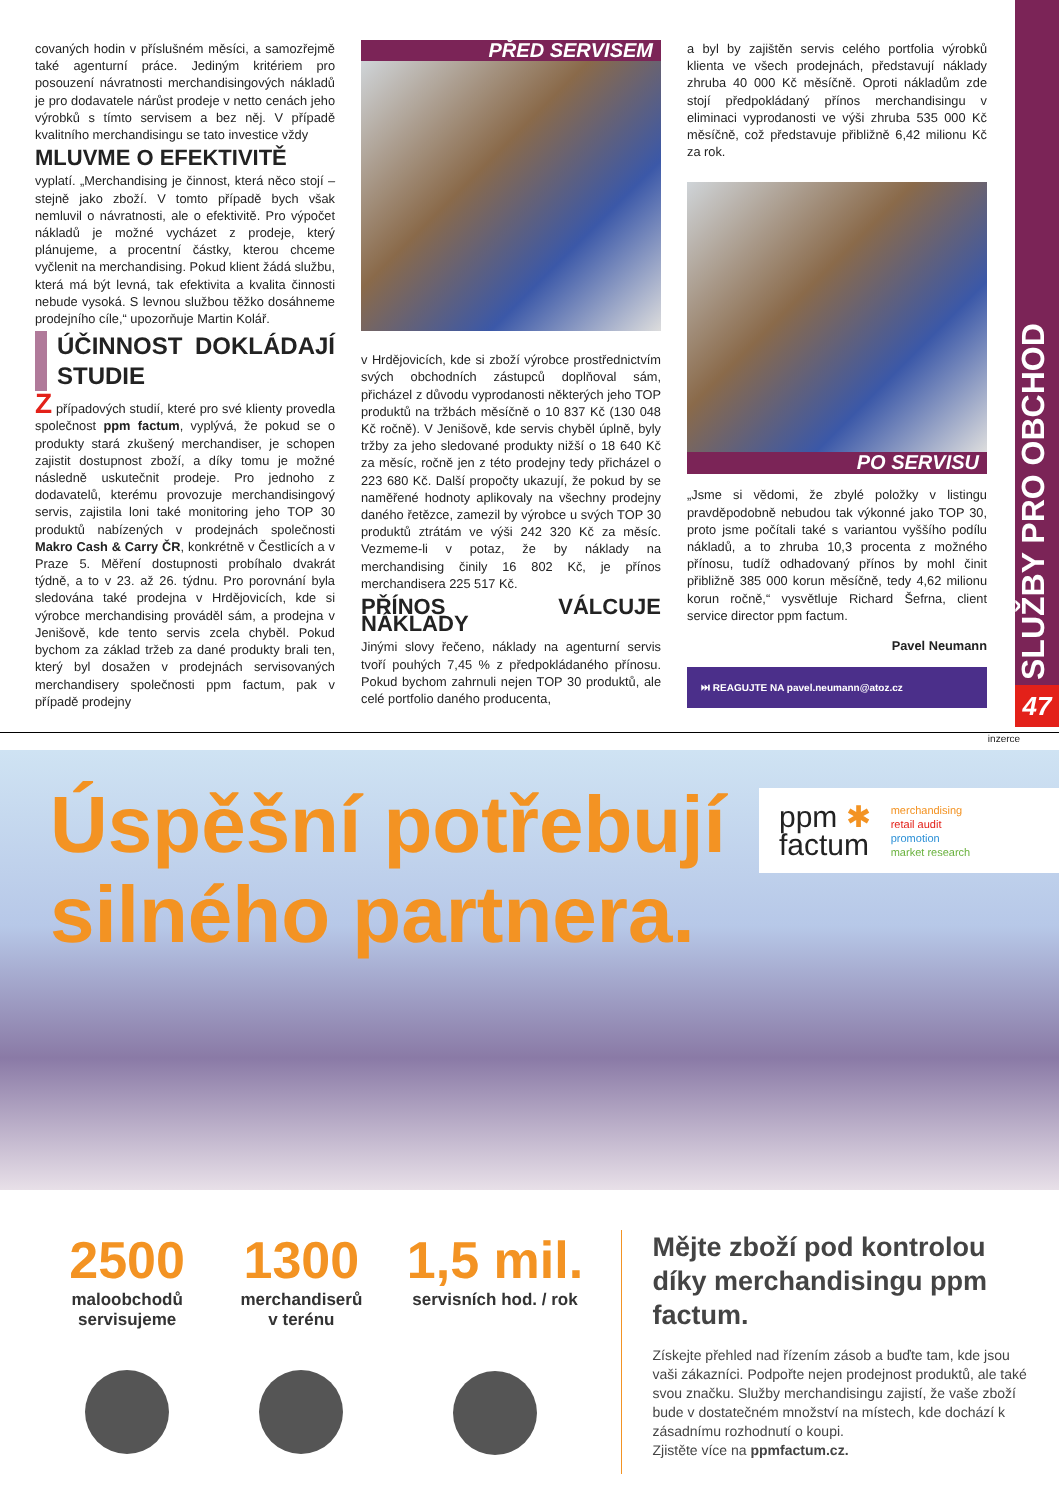SLUŽBY PRO OBCHOD
47
covaných hodin v příslušném měsíci, a samozřejmě také agenturní práce. Jediným kritériem pro posouzení návratnosti merchandisingových nákladů je pro dodavatele nárůst prodeje v netto cenách jeho výrobků s tímto servisem a bez něj. V případě kvalitního merchandisingu se tato investice vždy
MLUVME O EFEKTIVITĚ
vyplatí. „Merchandising je činnost, která něco stojí – stejně jako zboží. V tomto případě bych však nemluvil o návratnosti, ale o efektivitě. Pro výpočet nákladů je možné vycházet z prodeje, který plánujeme, a procentní částky, kterou chceme vyčlenit na merchandising. Pokud klient žádá službu, která má být levná, tak efektivita a kvalita činnosti nebude vysoká. S levnou službou těžko dosáhneme prodejního cíle,“ upozorňuje Martin Kolář.
ÚČINNOST DOKLÁDAJÍ STUDIE
Z případových studií, které pro své klienty provedla společnost ppm factum, vyplývá, že pokud se o produkty stará zkušený merchandiser, je schopen zajistit dostupnost zboží, a díky tomu je možné následně uskutečnit prodeje. Pro jednoho z dodavatelů, kterému provozuje merchandisingový servis, zajistila loni také monitoring jeho TOP 30 produktů nabízených v prodejnách společnosti Makro Cash & Carry ČR, konkrétně v Čestlicích a v Praze 5. Měření dostupnosti probíhalo dvakrát týdně, a to v 23. až 26. týdnu. Pro porovnání byla sledována také prodejna v Hrdějovicích, kde si výrobce merchandising prováděl sám, a prodejna v Jenišově, kde tento servis zcela chyběl. Pokud bychom za základ tržeb za dané produkty brali ten, který byl dosažen v prodejnách servisovaných merchandisery společnosti ppm factum, pak v případě prodejny
PŘED SERVISEM
v Hrdějovicích, kde si zboží výrobce prostřednictvím svých obchodních zástupců doplňoval sám, přicházel z důvodu vyprodanosti některých jeho TOP produktů na tržbách měsíčně o 10 837 Kč (130 048 Kč ročně). V Jenišově, kde servis chyběl úplně, byly tržby za jeho sledované produkty nižší o 18 640 Kč za měsíc, ročně jen z této prodejny tedy přicházel o 223 680 Kč. Další propočty ukazují, že pokud by se naměřené hodnoty aplikovaly na všechny prodejny daného řetězce, zamezil by výrobce u svých TOP 30 produktů ztrátám ve výši 242 320 Kč za měsíc. Vezmeme-li v potaz, že by náklady na merchandising činily 16 802 Kč, je přínos merchandisera 225 517 Kč.
PŘÍNOS VÁLCUJE NÁKLADY
Jinými slovy řečeno, náklady na agenturní servis tvoří pouhých 7,45 % z předpokládaného přínosu. Pokud bychom zahrnuli nejen TOP 30 produktů, ale celé portfolio daného producenta,
a byl by zajištěn servis celého portfolia výrobků klienta ve všech prodejnách, představují náklady zhruba 40 000 Kč měsíčně. Oproti nákladům zde stojí předpokládaný přínos merchandisingu v eliminaci vyprodanosti ve výši zhruba 535 000 Kč měsíčně, což představuje přibližně 6,42 milionu Kč za rok.
PO SERVISU
„Jsme si vědomi, že zbylé položky v listingu pravděpodobně nebudou tak výkonné jako TOP 30, proto jsme počítali také s variantou vyššího podílu nákladů, a to zhruba 10,3 procenta z možného přínosu, tudíž odhadovaný přínos by mohl činit přibližně 385 000 korun měsíčně, tedy 4,62 milionu korun ročně,“ vysvětluje Richard Šefrna, client service director ppm factum.
Pavel Neumann
⏭ REAGUJTE NA pavel.neumann@atoz.cz
inzerce
Úspěšní potřebují
silného partnera.
ppm ✱
factum
merchandising
retail audit
promotion
market research
2500
maloobchodů
servisujeme
1300
merchandiserů
v terénu
1,5 mil.
servisních hod. / rok
Mějte zboží pod kontrolou díky merchandisingu ppm factum.
Získejte přehled nad řízením zásob a buďte tam, kde jsou vaši zákazníci. Podpořte nejen prodejnost produktů, ale také svou značku. Služby merchandisingu zajistí, že vaše zboží bude v dostatečném množství na místech, kde dochází k zásadnímu rozhodnutí o koupi.
Zjistěte více na ppmfactum.cz.